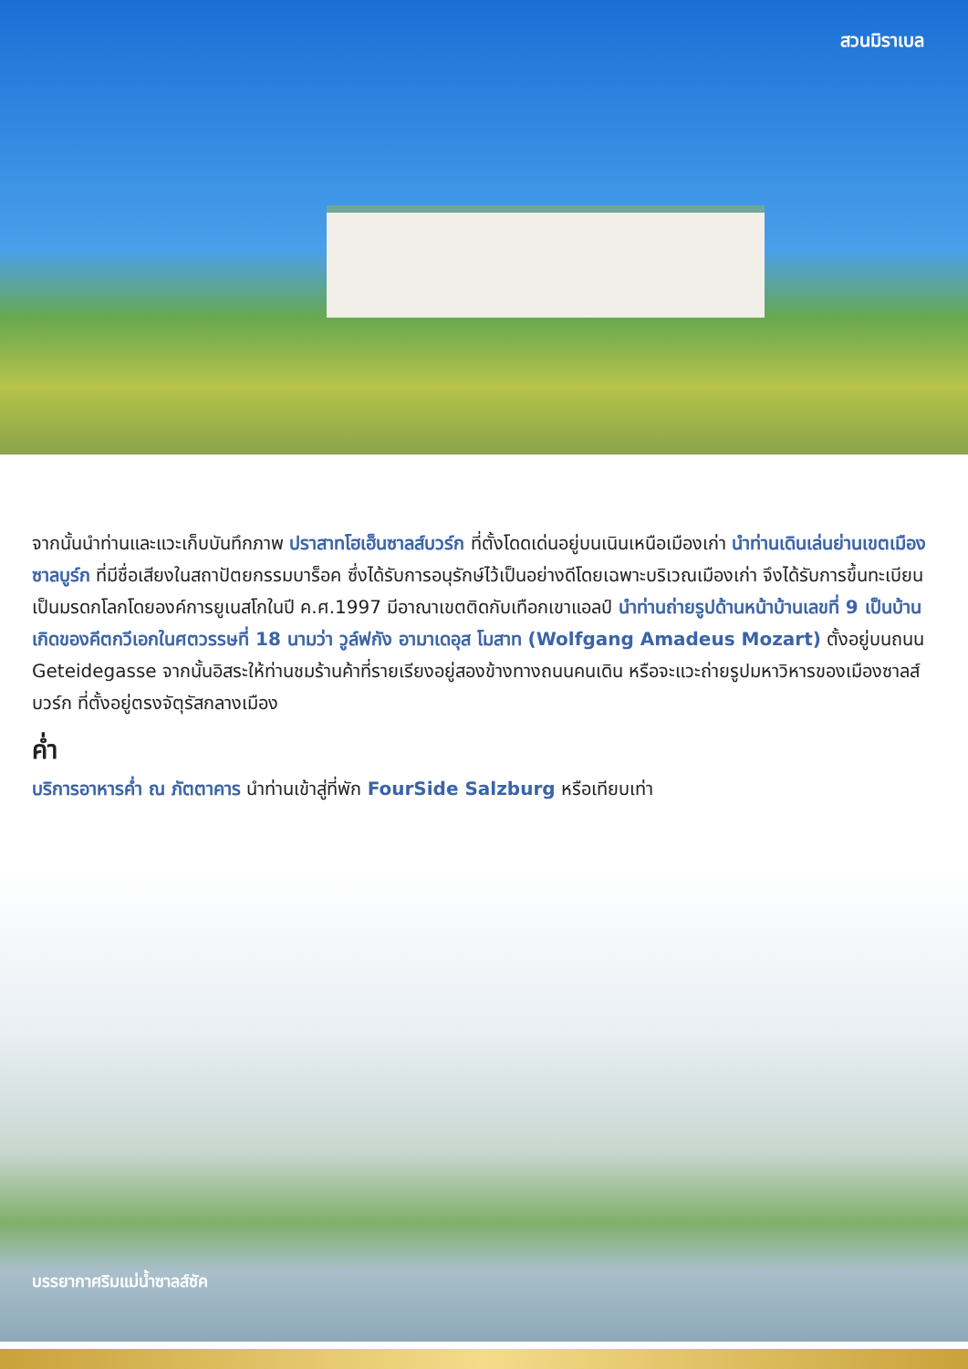สวนมิราเบล
จากนั้นนำท่านและแวะเก็บบันทึกภาพ ปราสาทโฮเฮ็นซาลส์บวร์ก ที่ตั้งโดดเด่นอยู่บนเนินเหนือเมืองเก่า นำท่านเดินเล่นย่านเขตเมืองซาลบูร์ก ที่มีชื่อเสียงในสถาปัตยกรรมบาร็อค ซึ่งได้รับการอนุรักษ์ไว้เป็นอย่างดีโดยเฉพาะบริเวณเมืองเก่า จึงได้รับการขึ้นทะเบียนเป็นมรดกโลกโดยองค์การยูเนสโกในปี ค.ศ.1997 มีอาณาเขตติดกับเทือกเขาแอลป์ นำท่านถ่ายรูปด้านหน้าบ้านเลขที่ 9 เป็นบ้านเกิดของคีตกวีเอกในศตวรรษที่ 18 นามว่า วูล์ฟกัง อามาเดอุส โมสาท (Wolfgang Amadeus Mozart) ตั้งอยู่บนถนน Geteidegasse จากนั้นอิสระให้ท่านชมร้านค้าที่รายเรียงอยู่สองข้างทางถนนคนเดิน หรือจะแวะถ่ายรูปมหาวิหารของเมืองซาลส์บวร์ก ที่ตั้งอยู่ตรงจัตุรัสกลางเมือง
ค่ำ
บริการอาหารค่ำ ณ ภัตตาคาร นำท่านเข้าสู่ที่พัก FourSide Salzburg หรือเทียบเท่า
บรรยากาศริมแม่น้ำซาลส์ซัค